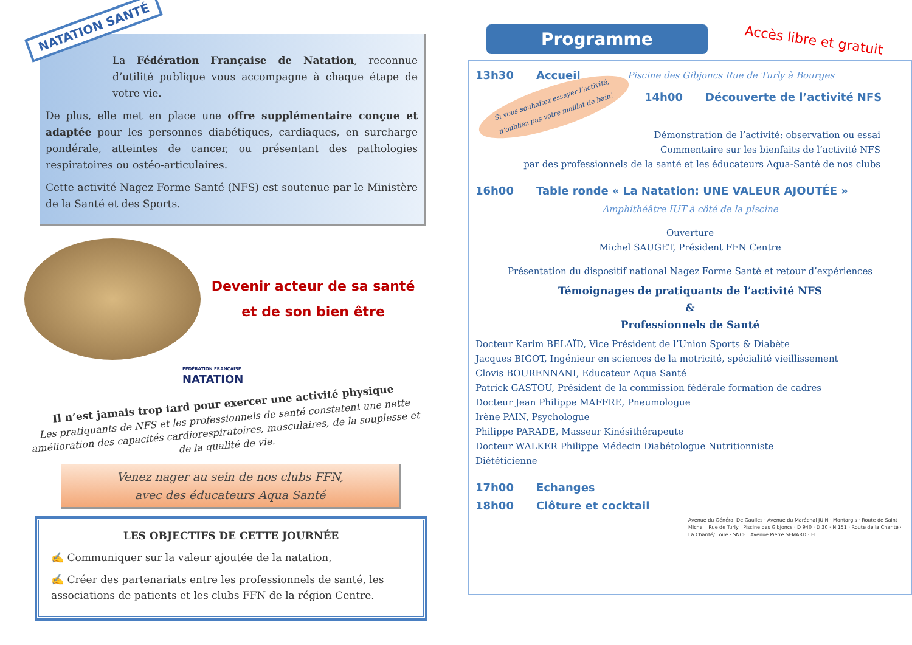NATATION SANTÉ
La Fédération Française de Natation, reconnue d’utilité publique vous accompagne à chaque étape de votre vie.
De plus, elle met en place une offre supplémentaire conçue et adaptée pour les personnes diabétiques, cardiaques, en surcharge pondérale, atteintes de cancer, ou présentant des pathologies respiratoires ou ostéo-articulaires.
Cette activité Nagez Forme Santé (NFS) est soutenue par le Ministère de la Santé et des Sports.
Devenir acteur de sa santé
et de son bien être
FÉDÉRATION FRANÇAISE
NATATION
Il n’est jamais trop tard pour exercer une activité physique
Les pratiquants de NFS et les professionnels de santé constatent une nette amélioration des capacités cardiorespiratoires, musculaires, de la souplesse et de la qualité de vie.
Venez nager au sein de nos clubs FFN,
avec des éducateurs Aqua Santé
LES OBJECTIFS DE CETTE JOURNÉE
✍ Communiquer sur la valeur ajoutée de la natation,
✍ Créer des partenariats entre les professionnels de santé, les associations de patients et les clubs FFN de la région Centre.
Programme Accès libre et gratuit
13h30 Accueil Piscine des Gibjoncs Rue de Turly à Bourges
Si vous souhaitez essayer l’activité,
n’oubliez pas votre maillot de bain!
14h00 Découverte de l’activité NFS
Démonstration de l’activité: observation ou essai
Commentaire sur les bienfaits de l’activité NFS
par des professionnels de la santé et les éducateurs Aqua-Santé de nos clubs
16h00 Table ronde « La Natation: UNE VALEUR AJOUTÉE »
Amphithéâtre IUT à côté de la piscine
Ouverture
Michel SAUGET, Président FFN Centre
Présentation du dispositif national Nagez Forme Santé et retour d’expériences
Témoignages de pratiquants de l’activité NFS
&
Professionnels de Santé
Docteur Karim BELAÏD, Vice Président de l’Union Sports & Diabète
Jacques BIGOT, Ingénieur en sciences de la motricité, spécialité vieillissement
Clovis BOURENNANI, Educateur Aqua Santé
Patrick GASTOU, Président de la commission fédérale formation de cadres
Docteur Jean Philippe MAFFRE, Pneumologue
Irène PAIN, Psychologue
Philippe PARADE, Masseur Kinésithérapeute
Docteur WALKER Philippe Médecin Diabétologue Nutritionniste
Diététicienne
17h00 Echanges
18h00 Clôture et cocktail
Avenue du Général De Gaulles · Avenue du Maréchal JUIN · Montargis · Route de Saint Michel · Rue de Turly · Piscine des Gibjoncs · D 940 · D 30 · N 151 · Route de la Charité · La Charité/ Loire · SNCF · Avenue Pierre SEMARD · H